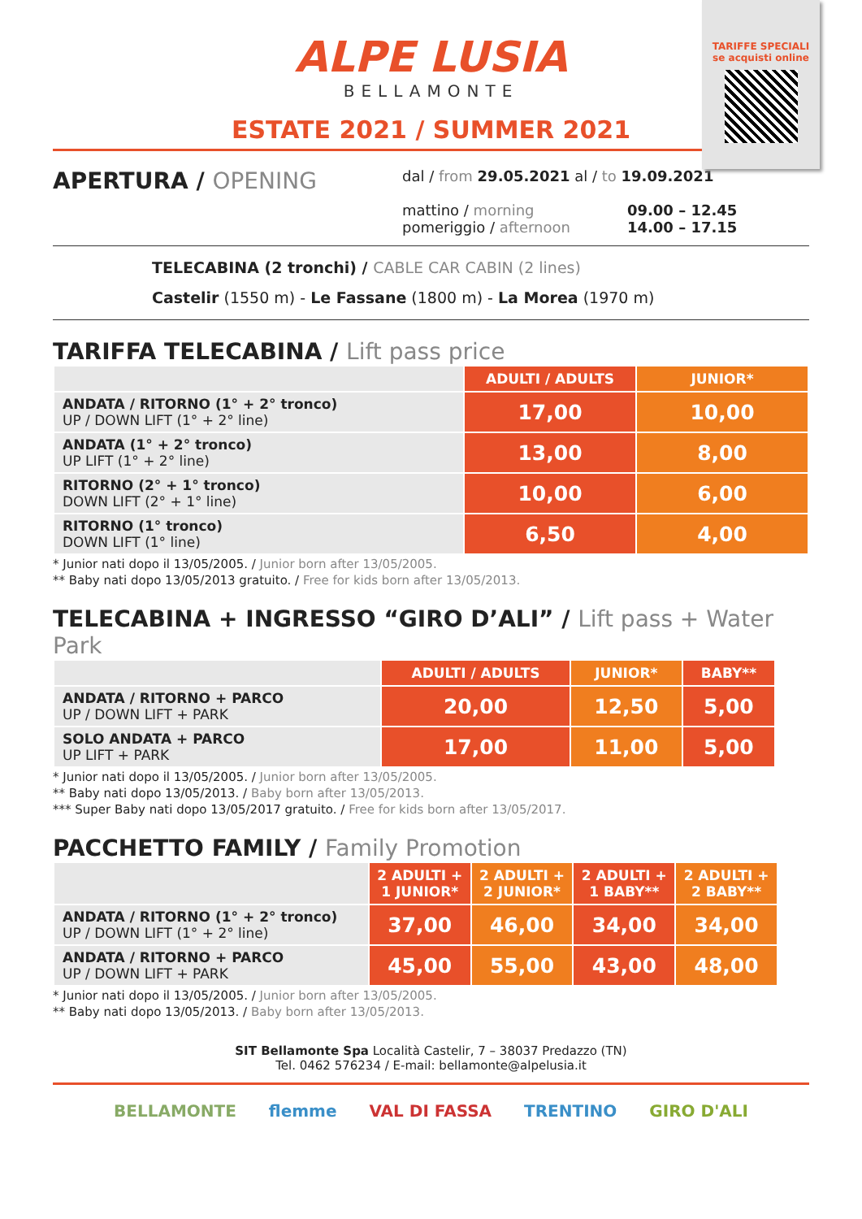TARIFFE SPECIALI
se acquisti online
ALPE LUSIA
BELLAMONTE
ESTATE 2021 / SUMMER 2021
APERTURA / OPENING
dal / from 29.05.2021 al / to 19.09.2021
mattino / morning
pomeriggio / afternoon
09.00 – 12.45
14.00 – 17.15
TELECABINA (2 tronchi) / CABLE CAR CABIN (2 lines)
Castelir (1550 m) - Le Fassane (1800 m) - La Morea (1970 m)
TARIFFA TELECABINA / Lift pass price
| | ADULTI / ADULTS | JUNIOR* |
| ANDATA / RITORNO (1° + 2° tronco) UP / DOWN LIFT (1° + 2° line) | 17,00 | 10,00 |
| ANDATA (1° + 2° tronco) UP LIFT (1° + 2° line) | 13,00 | 8,00 |
| RITORNO (2° + 1° tronco) DOWN LIFT (2° + 1° line) | 10,00 | 6,00 |
| RITORNO (1° tronco) DOWN LIFT (1° line) | 6,50 | 4,00 |
* Junior nati dopo il 13/05/2005. / Junior born after 13/05/2005.
** Baby nati dopo 13/05/2013 gratuito. / Free for kids born after 13/05/2013.
TELECABINA + INGRESSO “GIRO D’ALI” / Lift pass + Water Park
| | ADULTI / ADULTS | JUNIOR* | BABY** |
| ANDATA / RITORNO + PARCO UP / DOWN LIFT + PARK | 20,00 | 12,50 | 5,00 |
| SOLO ANDATA + PARCO UP LIFT + PARK | 17,00 | 11,00 | 5,00 |
* Junior nati dopo il 13/05/2005. / Junior born after 13/05/2005.
** Baby nati dopo 13/05/2013. / Baby born after 13/05/2013.
*** Super Baby nati dopo 13/05/2017 gratuito. / Free for kids born after 13/05/2017.
PACCHETTO FAMILY / Family Promotion
| | 2 ADULTI + 1 JUNIOR* | 2 ADULTI + 2 JUNIOR* | 2 ADULTI + 1 BABY** | 2 ADULTI + 2 BABY** |
| ANDATA / RITORNO (1° + 2° tronco) UP / DOWN LIFT (1° + 2° line) | 37,00 | 46,00 | 34,00 | 34,00 |
| ANDATA / RITORNO + PARCO UP / DOWN LIFT + PARK | 45,00 | 55,00 | 43,00 | 48,00 |
* Junior nati dopo il 13/05/2005. / Junior born after 13/05/2005.
** Baby nati dopo 13/05/2013. / Baby born after 13/05/2013.
SIT Bellamonte Spa Località Castelir, 7 – 38037 Predazzo (TN)
Tel. 0462 576234 / E-mail: bellamonte@alpelusia.it
BELLAMONTE flemme VAL DI FASSA TRENTINO GIRO D'ALI